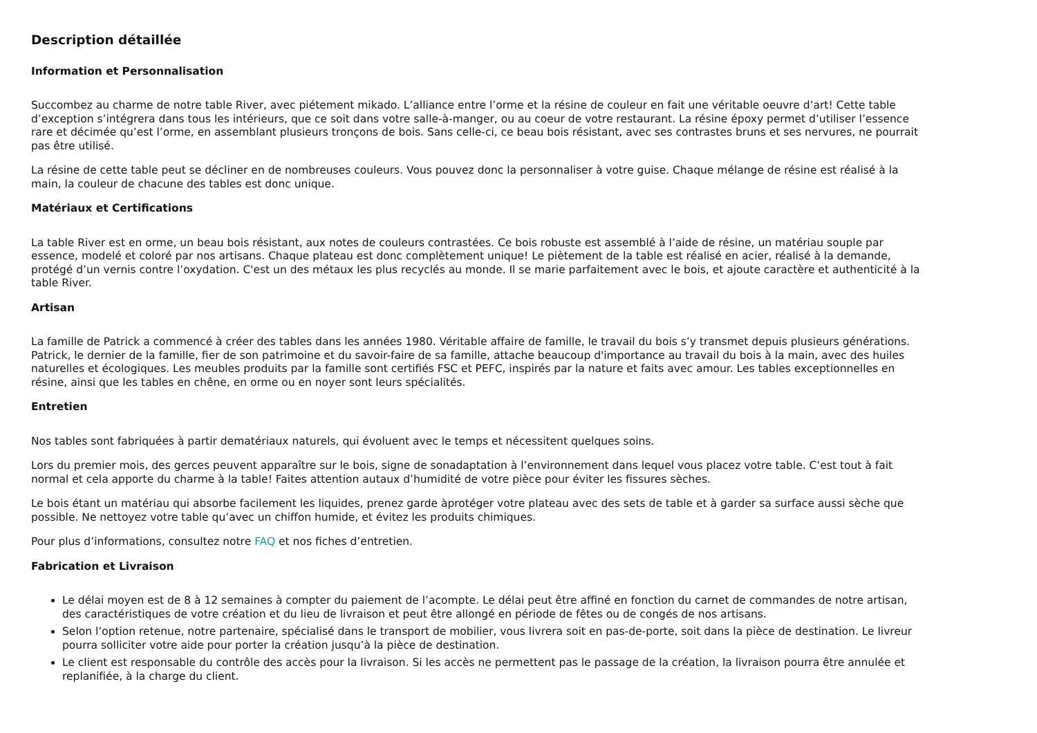Description détaillée
Information et Personnalisation
Succombez au charme de notre table River, avec piétement mikado. L’alliance entre l’orme et la résine de couleur en fait une véritable oeuvre d’art! Cette table d’exception s’intégrera dans tous les intérieurs, que ce soit dans votre salle-à-manger, ou au coeur de votre restaurant. La résine époxy permet d’utiliser l’essence rare et décimée qu’est l’orme, en assemblant plusieurs tronçons de bois. Sans celle-ci, ce beau bois résistant, avec ses contrastes bruns et ses nervures, ne pourrait pas être utilisé.
La résine de cette table peut se décliner en de nombreuses couleurs. Vous pouvez donc la personnaliser à votre guise. Chaque mélange de résine est réalisé à la main, la couleur de chacune des tables est donc unique.
Matériaux et Certifications
La table River est en orme, un beau bois résistant, aux notes de couleurs contrastées. Ce bois robuste est assemblé à l’aide de résine, un matériau souple par essence, modelé et coloré par nos artisans. Chaque plateau est donc complètement unique! Le piètement de la table est réalisé en acier, réalisé à la demande, protégé d’un vernis contre l’oxydation. C'est un des métaux les plus recyclés au monde. Il se marie parfaitement avec le bois, et ajoute caractère et authenticité à la table River.
Artisan
La famille de Patrick a commencé à créer des tables dans les années 1980. Véritable affaire de famille, le travail du bois s’y transmet depuis plusieurs générations. Patrick, le dernier de la famille, fier de son patrimoine et du savoir-faire de sa famille, attache beaucoup d'importance au travail du bois à la main, avec des huiles naturelles et écologiques. Les meubles produits par la famille sont certifiés FSC et PEFC, inspirés par la nature et faits avec amour. Les tables exceptionnelles en résine, ainsi que les tables en chêne, en orme ou en noyer sont leurs spécialités.
Entretien
Nos tables sont fabriquées à partir dematériaux naturels, qui évoluent avec le temps et nécessitent quelques soins.
Lors du premier mois, des gerces peuvent apparaître sur le bois, signe de sonadaptation à l’environnement dans lequel vous placez votre table. C’est tout à fait normal et cela apporte du charme à la table! Faites attention autaux d’humidité de votre pièce pour éviter les fissures sèches.
Le bois étant un matériau qui absorbe facilement les liquides, prenez garde àprotéger votre plateau avec des sets de table et à garder sa surface aussi sèche que possible. Ne nettoyez votre table qu’avec un chiffon humide, et évitez les produits chimiques.
Pour plus d’informations, consultez notre FAQ et nos fiches d’entretien.
Fabrication et Livraison
Le délai moyen est de 8 à 12 semaines à compter du paiement de l’acompte. Le délai peut être affiné en fonction du carnet de commandes de notre artisan, des caractéristiques de votre création et du lieu de livraison et peut être allongé en période de fêtes ou de congés de nos artisans.
Selon l’option retenue, notre partenaire, spécialisé dans le transport de mobilier, vous livrera soit en pas-de-porte, soit dans la pièce de destination. Le livreur pourra solliciter votre aide pour porter la création jusqu’à la pièce de destination.
Le client est responsable du contrôle des accès pour la livraison. Si les accès ne permettent pas le passage de la création, la livraison pourra être annulée et replanifiée, à la charge du client.